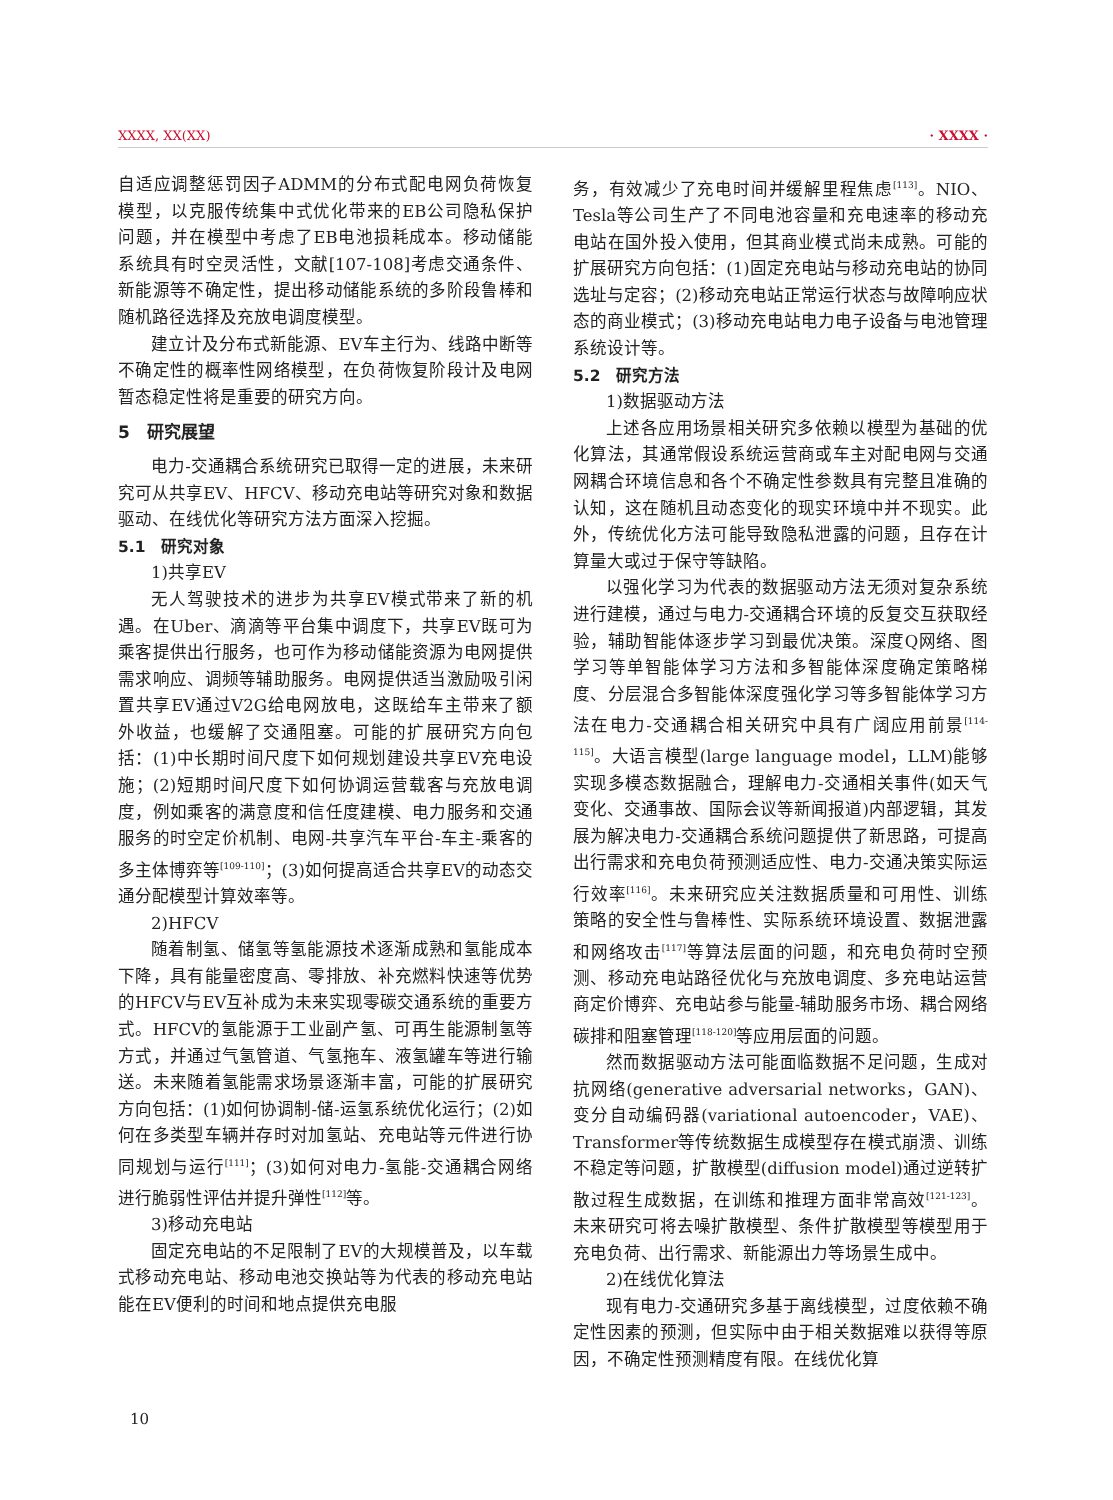XXXX, XX(XX) · XXXX ·
自适应调整惩罚因子ADMM的分布式配电网负荷恢复模型，以克服传统集中式优化带来的EB公司隐私保护问题，并在模型中考虑了EB电池损耗成本。移动储能系统具有时空灵活性，文献[107-108]考虑交通条件、新能源等不确定性，提出移动储能系统的多阶段鲁棒和随机路径选择及充放电调度模型。
建立计及分布式新能源、EV车主行为、线路中断等不确定性的概率性网络模型，在负荷恢复阶段计及电网暂态稳定性将是重要的研究方向。
5　研究展望
电力-交通耦合系统研究已取得一定的进展，未来研究可从共享EV、HFCV、移动充电站等研究对象和数据驱动、在线优化等研究方法方面深入挖掘。
5.1　研究对象
1)共享EV
无人驾驶技术的进步为共享EV模式带来了新的机遇。在Uber、滴滴等平台集中调度下，共享EV既可为乘客提供出行服务，也可作为移动储能资源为电网提供需求响应、调频等辅助服务。电网提供适当激励吸引闲置共享EV通过V2G给电网放电，这既给车主带来了额外收益，也缓解了交通阻塞。可能的扩展研究方向包括：(1)中长期时间尺度下如何规划建设共享EV充电设施；(2)短期时间尺度下如何协调运营载客与充放电调度，例如乘客的满意度和信任度建模、电力服务和交通服务的时空定价机制、电网-共享汽车平台-车主-乘客的多主体博弈等<sup>[109-110]</sup>；(3)如何提高适合共享EV的动态交通分配模型计算效率等。
2)HFCV
随着制氢、储氢等氢能源技术逐渐成熟和氢能成本下降，具有能量密度高、零排放、补充燃料快速等优势的HFCV与EV互补成为未来实现零碳交通系统的重要方式。HFCV的氢能源于工业副产氢、可再生能源制氢等方式，并通过气氢管道、气氢拖车、液氢罐车等进行输送。未来随着氢能需求场景逐渐丰富，可能的扩展研究方向包括：(1)如何协调制-储-运氢系统优化运行；(2)如何在多类型车辆并存时对加氢站、充电站等元件进行协同规划与运行<sup>[111]</sup>；(3)如何对电力-氢能-交通耦合网络进行脆弱性评估并提升弹性<sup>[112]</sup>等。
3)移动充电站
固定充电站的不足限制了EV的大规模普及，以车载式移动充电站、移动电池交换站等为代表的移动充电站能在EV便利的时间和地点提供充电服
务，有效减少了充电时间并缓解里程焦虑<sup>[113]</sup>。NIO、Tesla等公司生产了不同电池容量和充电速率的移动充电站在国外投入使用，但其商业模式尚未成熟。可能的扩展研究方向包括：(1)固定充电站与移动充电站的协同选址与定容；(2)移动充电站正常运行状态与故障响应状态的商业模式；(3)移动充电站电力电子设备与电池管理系统设计等。
5.2　研究方法
1)数据驱动方法
上述各应用场景相关研究多依赖以模型为基础的优化算法，其通常假设系统运营商或车主对配电网与交通网耦合环境信息和各个不确定性参数具有完整且准确的认知，这在随机且动态变化的现实环境中并不现实。此外，传统优化方法可能导致隐私泄露的问题，且存在计算量大或过于保守等缺陷。
以强化学习为代表的数据驱动方法无须对复杂系统进行建模，通过与电力-交通耦合环境的反复交互获取经验，辅助智能体逐步学习到最优决策。深度Q网络、图学习等单智能体学习方法和多智能体深度确定策略梯度、分层混合多智能体深度强化学习等多智能体学习方法在电力-交通耦合相关研究中具有广阔应用前景<sup>[114-115]</sup>。大语言模型(large language model，LLM)能够实现多模态数据融合，理解电力-交通相关事件(如天气变化、交通事故、国际会议等新闻报道)内部逻辑，其发展为解决电力-交通耦合系统问题提供了新思路，可提高出行需求和充电负荷预测适应性、电力-交通决策实际运行效率<sup>[116]</sup>。未来研究应关注数据质量和可用性、训练策略的安全性与鲁棒性、实际系统环境设置、数据泄露和网络攻击<sup>[117]</sup>等算法层面的问题，和充电负荷时空预测、移动充电站路径优化与充放电调度、多充电站运营商定价博弈、充电站参与能量-辅助服务市场、耦合网络碳排和阻塞管理<sup>[118-120]</sup>等应用层面的问题。
然而数据驱动方法可能面临数据不足问题，生成对抗网络(generative adversarial networks，GAN)、变分自动编码器(variational autoencoder，VAE)、Transformer等传统数据生成模型存在模式崩溃、训练不稳定等问题，扩散模型(diffusion model)通过逆转扩散过程生成数据，在训练和推理方面非常高效<sup>[121-123]</sup>。未来研究可将去噪扩散模型、条件扩散模型等模型用于充电负荷、出行需求、新能源出力等场景生成中。
2)在线优化算法
现有电力-交通研究多基于离线模型，过度依赖不确定性因素的预测，但实际中由于相关数据难以获得等原因，不确定性预测精度有限。在线优化算
10